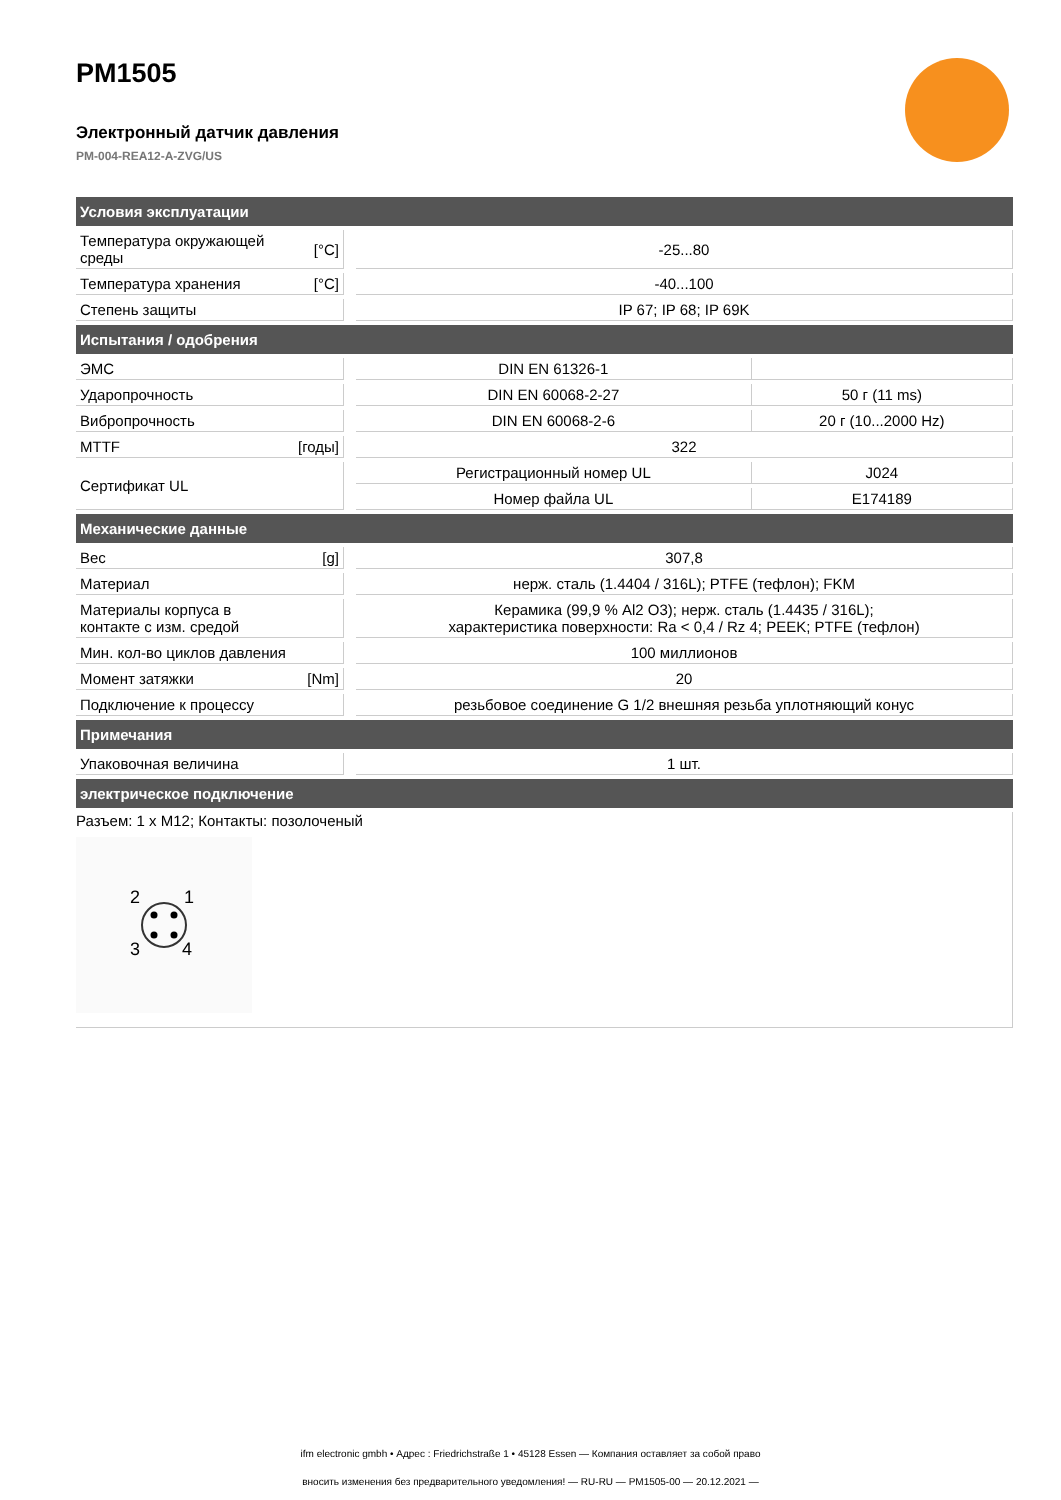PM1505
Электронный датчик давления
PM-004-REA12-A-ZVG/US
| Условия эксплуатации | | | | |
| --- | --- | --- | --- | --- |
| Температура окружающей среды | [°C] | | -25...80 | |
| Температура хранения | [°C] | | -40...100 | |
| Степень защиты | | | IP 67; IP 68; IP 69K | |
| Испытания / одобрения | | | | |
| ЭМС | | | DIN EN 61326-1 | |
| Ударопрочность | | | DIN EN 60068-2-27 | 50 г (11 ms) |
| Вибропрочность | | | DIN EN 60068-2-6 | 20 г (10...2000 Hz) |
| MTTF | [годы] | | 322 | |
| Сертификат UL | | | Регистрационный номер UL | J024 |
| | | | Номер файла UL | E174189 |
| Механические данные | | | | |
| Вес | [g] | | 307,8 | |
| Материал | | | нерж. сталь (1.4404 / 316L); PTFE (тефлон); FKM | |
| Материалы корпуса в контакте с изм. средой | | | Керамика (99,9 % Al2 O3); нерж. сталь (1.4435 / 316L); характеристика поверхности: Ra < 0,4 / Rz 4; PEEK; PTFE (тефлон) | |
| Мин. кол-во циклов давления | | | 100 миллионов | |
| Момент затяжки | [Nm] | | 20 | |
| Подключение к процессу | | | резьбовое соединение G 1/2 внешняя резьба уплотняющий конус | |
| Примечания | | | | |
| Упаковочная величина | | | 1 шт. | |
| электрическое подключение | | | | |
Разъем: 1 x M12; Контакты: позолоченый
2
1
3
4
ifm electronic gmbh • Адрес : Friedrichstraße 1 • 45128 Essen — Компания оставляет за собой право
вносить изменения без предварительного уведомления! — RU-RU — PM1505-00 — 20.12.2021 —